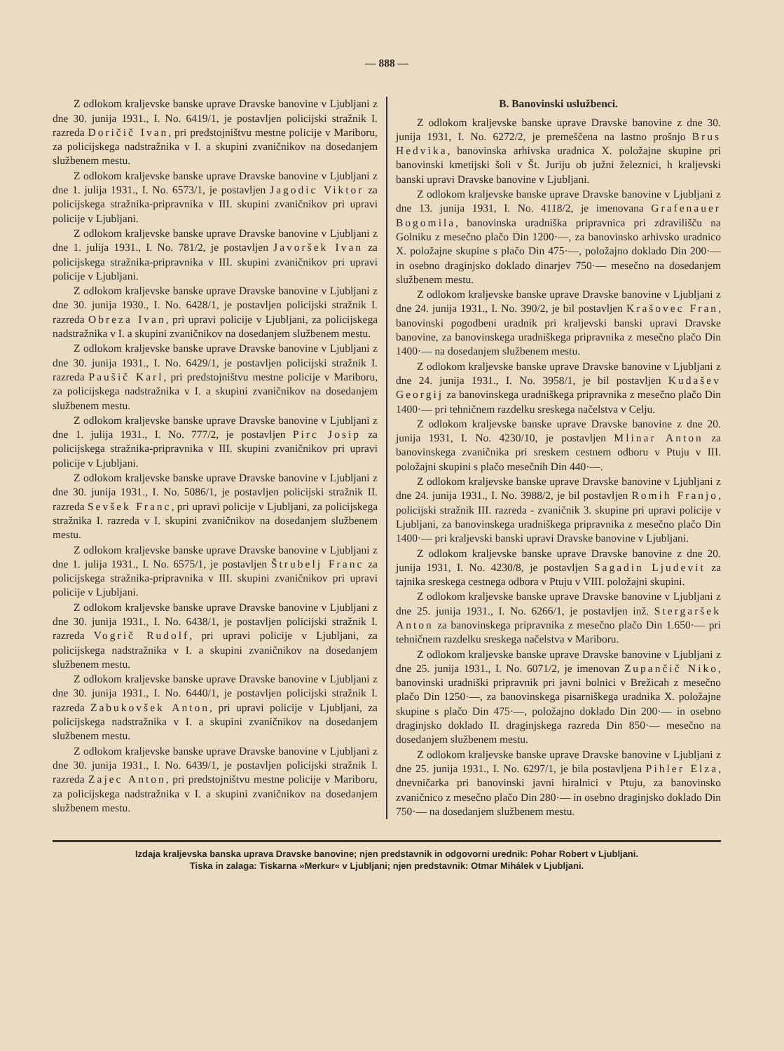— 888 —
Z odlokom kraljevske banske uprave Dravske banovine v Ljubljani z dne 30. junija 1931., I. No. 6419/1, je postavljen policijski stražnik I. razreda Doričič Ivan, pri predstojništvu mestne policije v Mariboru, za policijskega nadstražnika v I. a skupini zvaničnikov na dosedanjem službenem mestu.
Z odlokom kraljevske banske uprave Dravske banovine v Ljubljani z dne 1. julija 1931., I. No. 6573/1, je postavljen Jagodic Viktor za policijskega stražnika-pripravnika v III. skupini zvaničnikov pri upravi policije v Ljubljani.
Z odlokom kraljevske banske uprave Dravske banovine v Ljubljani z dne 1. julija 1931., I. No. 781/2, je postavljen Javoršek Ivan za policijskega stražnika-pripravnika v III. skupini zvaničnikov pri upravi policije v Ljubljani.
Z odlokom kraljevske banske uprave Dravske banovine v Ljubljani z dne 30. junija 1930., I. No. 6428/1, je postavljen policijski stražnik I. razreda Obreza Ivan, pri upravi policije v Ljubljani, za policijskega nadstražnika v I. a skupini zvaničnikov na dosedanjem službenem mestu.
Z odlokom kraljevske banske uprave Dravske banovine v Ljubljani z dne 30. junija 1931., I. No. 6429/1, je postavljen policijski stražnik I. razreda Paušič Karl, pri predstojništvu mestne policije v Mariboru, za policijskega nadstražnika v I. a skupini zvaničnikov na dosedanjem službenem mestu.
Z odlokom kraljevske banske uprave Dravske banovine v Ljubljani z dne 1. julija 1931., I. No. 777/2, je postavljen Pirc Josip za policijskega stražnika-pripravnika v III. skupini zvaničnikov pri upravi policije v Ljubljani.
Z odlokom kraljevske banske uprave Dravske banovine v Ljubljani z dne 30. junija 1931., I. No. 5086/1, je postavljen policijski stražnik II. razreda Sevšek Franc, pri upravi policije v Ljubljani, za policijskega stražnika I. razreda v I. skupini zvaničnikov na dosedanjem službenem mestu.
Z odlokom kraljevske banske uprave Dravske banovine v Ljubljani z dne 1. julija 1931., I. No. 6575/1, je postavljen Štrubelj Franc za policijskega stražnika-pripravnika v III. skupini zvaničnikov pri upravi policije v Ljubljani.
Z odlokom kraljevske banske uprave Dravske banovine v Ljubljani z dne 30. junija 1931., I. No. 6438/1, je postavljen policijski stražnik I. razreda Vogrič Rudolf, pri upravi policije v Ljubljani, za policijskega nadstražnika v I. a skupini zvaničnikov na dosedanjem službenem mestu.
Z odlokom kraljevske banske uprave Dravske banovine v Ljubljani z dne 30. junija 1931., I. No. 6440/1, je postavljen policijski stražnik I. razreda Zabukovšek Anton, pri upravi policije v Ljubljani, za policijskega nadstražnika v I. a skupini zvaničnikov na dosedanjem službenem mestu.
Z odlokom kraljevske banske uprave Dravske banovine v Ljubljani z dne 30. junija 1931., I. No. 6439/1, je postavljen policijski stražnik I. razreda Zajec Anton, pri predstojništvu mestne policije v Mariboru, za policijskega nadstražnika v I. a skupini zvaničnikov na dosedanjem službenem mestu.
B. Banovinski uslužbenci.
Z odlokom kraljevske banske uprave Dravske banovine z dne 30. junija 1931, I. No. 6272/2, je premeščena na lastno prošnjo Brus Hedvika, banovinska arhivska uradnica X. položajne skupine pri banovinski kmetijski šoli v Št. Juriju ob južni železnici, h kraljevski banski upravi Dravske banovine v Ljubljani.
Z odlokom kraljevske banske uprave Dravske banovine v Ljubljani z dne 13. junija 1931, I. No. 4118/2, je imenovana Grafenauer Bogomila, banovinska uradniška pripravnica pri zdravilišču na Golniku z mesečno plačo Din 1200·—, za banovinsko arhivsko uradnico X. položajne skupine s plačo Din 475·—, položajno doklado Din 200·— in osebno draginjsko doklado dinarjev 750·— mesečno na dosedanjem službenem mestu.
Z odlokom kraljevske banske uprave Dravske banovine v Ljubljani z dne 24. junija 1931., I. No. 390/2, je bil postavljen Krašovec Fran, banovinski pogodbeni uradnik pri kraljevski banski upravi Dravske banovine, za banovinskega uradniškega pripravnika z mesečno plačo Din 1400·— na dosedanjem službenem mestu.
Z odlokom kraljevske banske uprave Dravske banovine v Ljubljani z dne 24. junija 1931., I. No. 3958/1, je bil postavljen Kudašev Georgij za banovinskega uradniškega pripravnika z mesečno plačo Din 1400·— pri tehničnem razdelku sreskega načelstva v Celju.
Z odlokom kraljevske banske uprave Dravske banovine z dne 20. junija 1931, I. No. 4230/10, je postavljen Mlinar Anton za banovinskega zvaničnika pri sreskem cestnem odboru v Ptuju v III. položajni skupini s plačo mesečnih Din 440·—.
Z odlokom kraljevske banske uprave Dravske banovine v Ljubljani z dne 24. junija 1931., I. No. 3988/2, je bil postavljen Romih Franjo, policijski stražnik III. razreda - zvaničnik 3. skupine pri upravi policije v Ljubljani, za banovinskega uradniškega pripravnika z mesečno plačo Din 1400·— pri kraljevski banski upravi Dravske banovine v Ljubljani.
Z odlokom kraljevske banske uprave Dravske banovine z dne 20. junija 1931, I. No. 4230/8, je postavljen Sagadin Ljudevit za tajnika sreskega cestnega odbora v Ptuju v VIII. položajni skupini.
Z odlokom kraljevske banske uprave Dravske banovine v Ljubljani z dne 25. junija 1931., I. No. 6266/1, je postavljen inž. Stergaršek Anton za banovinskega pripravnika z mesečno plačo Din 1.650·— pri tehničnem razdelku sreskega načelstva v Mariboru.
Z odlokom kraljevske banske uprave Dravske banovine v Ljubljani z dne 25. junija 1931., I. No. 6071/2, je imenovan Zupančič Niko, banovinski uradniški pripravnik pri javni bolnici v Brežicah z mesečno plačo Din 1250·—, za banovinskega pisarniškega uradnika X. položajne skupine s plačo Din 475·—, položajno doklado Din 200·— in osebno draginjsko doklado II. draginjskega razreda Din 850·— mesečno na dosedanjem službenem mestu.
Z odlokom kraljevske banske uprave Dravske banovine v Ljubljani z dne 25. junija 1931., I. No. 6297/1, je bila postavljena Pihler Elza, dnevničarka pri banovinski javni hiralnici v Ptuju, za banovinsko zvaničnico z mesečno plačo Din 280·— in osebno draginjsko doklado Din 750·— na dosedanjem službenem mestu.
Izdaja kraljevska banska uprava Dravske banovine; njen predstavnik in odgovorni urednik: Pohar Robert v Ljubljani.
Tiska in zalaga: Tiskarna »Merkur« v Ljubljani; njen predstavnik: Otmar Mihálek v Ljubljani.